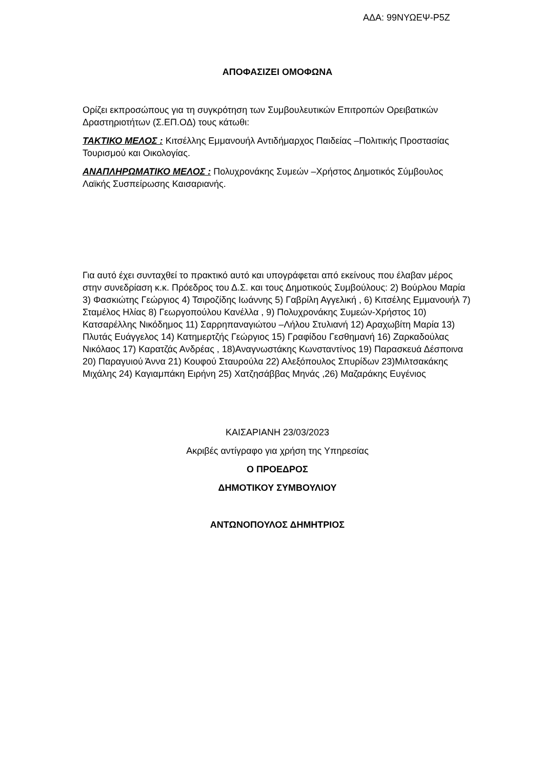ΑΔΑ: 99ΝΥΩΕΨ-Ρ5Ζ
ΑΠΟΦΑΣΙΖΕΙ ΟΜΟΦΩΝΑ
Ορίζει εκπροσώπους για τη συγκρότηση των Συμβουλευτικών Επιτροπών Ορειβατικών Δραστηριοτήτων (Σ.ΕΠ.ΟΔ) τους κάτωθι:
ΤΑΚΤΙΚΟ ΜΕΛΟΣ : Κιτσέλλης Εμμανουήλ Αντιδήμαρχος Παιδείας –Πολιτικής Προστασίας Τουρισμού και Οικολογίας.
ΑΝΑΠΛΗΡΩΜΑΤΙΚΟ ΜΕΛΟΣ : Πολυχρονάκης Συμεών –Χρήστος Δημοτικός Σύμβουλος Λαϊκής Συσπείρωσης Καισαριανής.
Για αυτό έχει συνταχθεί το πρακτικό αυτό και υπογράφεται από εκείνους που έλαβαν μέρος στην συνεδρίαση κ.κ. Πρόεδρος του Δ.Σ. και τους Δημοτικούς Συμβούλους: 2) Βούρλου Μαρία 3) Φασκιώτης Γεώργιος 4) Τσιροζίδης Ιωάννης 5) Γαβρίλη Αγγελική , 6) Κιτσέλης Εμμανουήλ 7) Σταμέλος Ηλίας 8) Γεωργοπούλου Κανέλλα , 9) Πολυχρονάκης Συμεών-Χρήστος 10) Κατσαρέλλης Νικόδημος 11) Σαρρηπαναγιώτου –Λήλου Στυλιανή 12) Αραχωβίτη Μαρία 13) Πλυτάς Ευάγγελος 14) Κατημερτζής Γεώργιος 15) Γραφίδου Γεσθημανή 16) Ζαρκαδούλας Νικόλαος 17) Καρατζάς Ανδρέας , 18)Αναγνωστάκης Κωνσταντίνος 19) Παρασκευά Δέσποινα 20) Παραγυιού Άννα 21) Κουφού Σταυρούλα 22) Αλεξόπουλος Σπυρίδων 23)Μιλτσακάκης Μιχάλης 24) Καγιαμπάκη Ειρήνη 25) Χατζησάββας Μηνάς ,26) Μαζαράκης Ευγένιος
ΚΑΙΣΑΡΙΑΝΗ 23/03/2023
Ακριβές αντίγραφο για χρήση της Υπηρεσίας
Ο ΠΡΟΕΔΡΟΣ
ΔΗΜΟΤΙΚΟΥ ΣΥΜΒΟΥΛΙΟΥ
ΑΝΤΩΝΟΠΟΥΛΟΣ ΔΗΜΗΤΡΙΟΣ